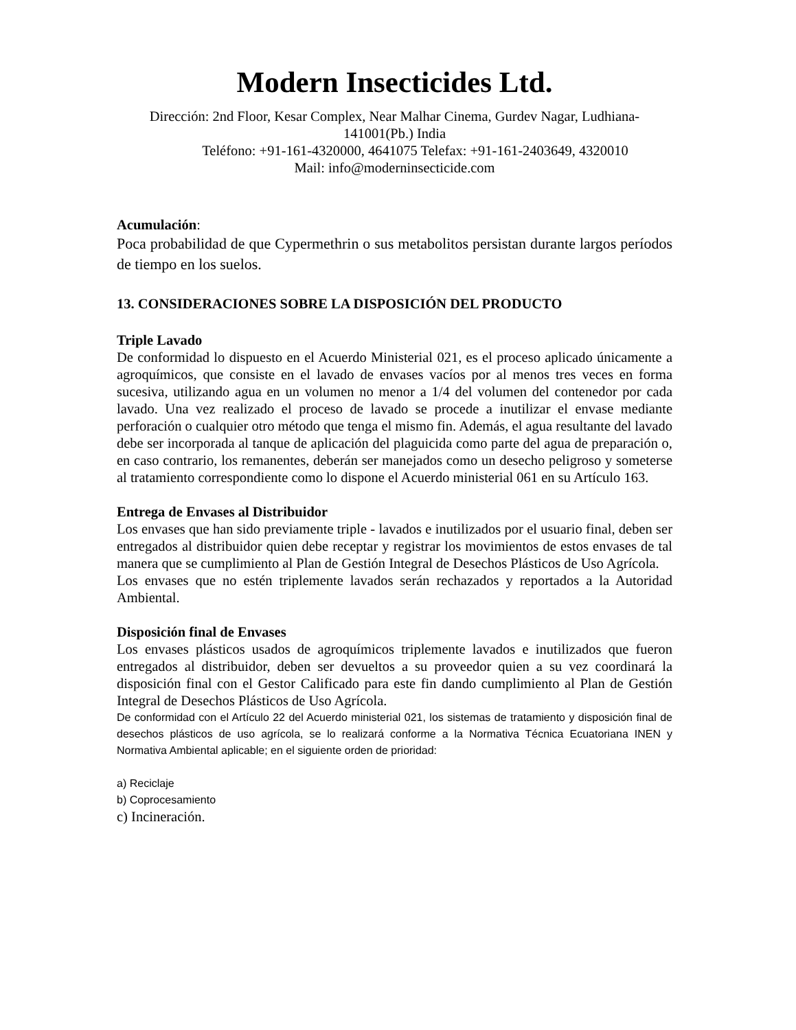Modern Insecticides Ltd.
Dirección: 2nd Floor, Kesar Complex, Near Malhar Cinema, Gurdev Nagar, Ludhiana-141001(Pb.) India
Teléfono: +91-161-4320000, 4641075 Telefax: +91-161-2403649, 4320010
Mail: info@moderninsecticide.com
Acumulación:
Poca probabilidad de que Cypermethrin o sus metabolitos persistan durante largos períodos de tiempo en los suelos.
13. CONSIDERACIONES SOBRE LA DISPOSICIÓN DEL PRODUCTO
Triple Lavado
De conformidad lo dispuesto en el Acuerdo Ministerial 021, es el proceso aplicado únicamente a agroquímicos, que consiste en el lavado de envases vacíos por al menos tres veces en forma sucesiva, utilizando agua en un volumen no menor a 1/4 del volumen del contenedor por cada lavado. Una vez realizado el proceso de lavado se procede a inutilizar el envase mediante perforación o cualquier otro método que tenga el mismo fin. Además, el agua resultante del lavado debe ser incorporada al tanque de aplicación del plaguicida como parte del agua de preparación o, en caso contrario, los remanentes, deberán ser manejados como un desecho peligroso y someterse al tratamiento correspondiente como lo dispone el Acuerdo ministerial 061 en su Artículo 163.
Entrega de Envases al Distribuidor
Los envases que han sido previamente triple - lavados e inutilizados por el usuario final, deben ser entregados al distribuidor quien debe receptar y registrar los movimientos de estos envases de tal manera que se cumplimiento al Plan de Gestión Integral de Desechos Plásticos de Uso Agrícola.
Los envases que no estén triplemente lavados serán rechazados y reportados a la Autoridad Ambiental.
Disposición final de Envases
Los envases plásticos usados de agroquímicos triplemente lavados e inutilizados que fueron entregados al distribuidor, deben ser devueltos a su proveedor quien a su vez coordinará la disposición final con el Gestor Calificado para este fin dando cumplimiento al Plan de Gestión Integral de Desechos Plásticos de Uso Agrícola.
De conformidad con el Artículo 22 del Acuerdo ministerial 021, los sistemas de tratamiento y disposición final de desechos plásticos de uso agrícola, se lo realizará conforme a la Normativa Técnica Ecuatoriana INEN y Normativa Ambiental aplicable; en el siguiente orden de prioridad:
a) Reciclaje
b) Coprocesamiento
c) Incineración.